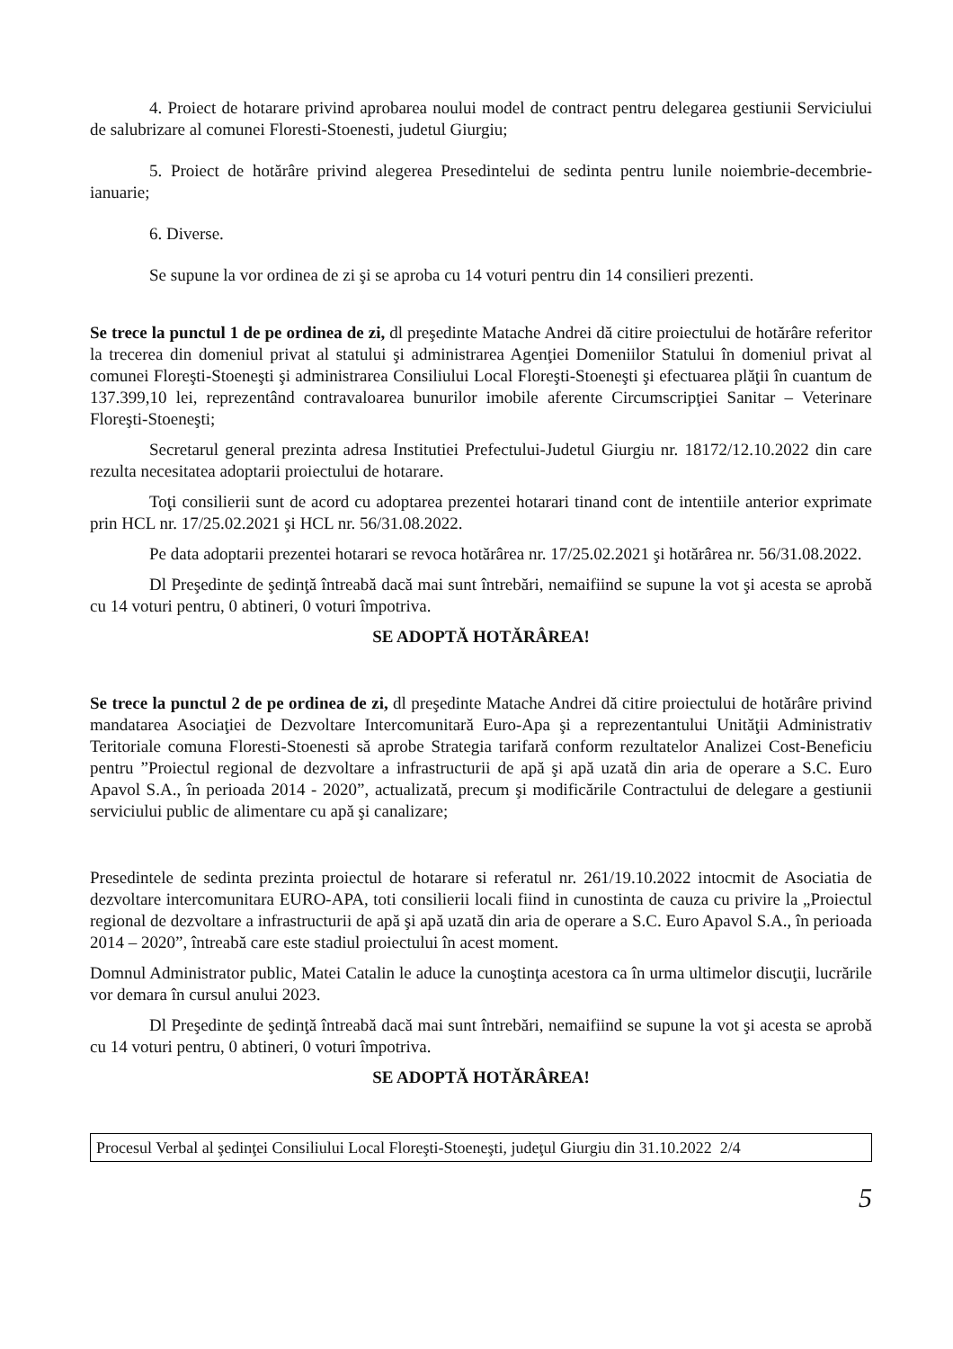4. Proiect de hotarare privind aprobarea noului model de contract pentru delegarea gestiunii Serviciului de salubrizare al comunei Floresti-Stoenesti, judetul Giurgiu;
5. Proiect de hotărâre privind alegerea Presedintelui de sedinta pentru lunile noiembrie-decembrie-ianuarie;
6. Diverse.
Se supune la vor ordinea de zi şi se aproba cu 14 voturi pentru din 14 consilieri prezenti.
Se trece la punctul 1 de pe ordinea de zi, dl preşedinte Matache Andrei dă citire proiectului de hotărâre referitor la trecerea din domeniul privat al statului şi administrarea Agenţiei Domeniilor Statului în domeniul privat al comunei Floreşti-Stoeneşti şi administrarea Consiliului Local Floreşti-Stoeneşti şi efectuarea plăţii în cuantum de 137.399,10 lei, reprezentând contravaloarea bunurilor imobile aferente Circumscripţiei Sanitar – Veterinare Floreşti-Stoeneşti;
Secretarul general prezinta adresa Institutiei Prefectului-Judetul Giurgiu nr. 18172/12.10.2022 din care rezulta necesitatea adoptarii proiectului de hotarare.
Toţi consilierii sunt de acord cu adoptarea prezentei hotarari tinand cont de intentiile anterior exprimate prin HCL nr. 17/25.02.2021 şi HCL nr. 56/31.08.2022.
Pe data adoptarii prezentei hotarari se revoca hotărârea nr. 17/25.02.2021 şi hotărârea nr. 56/31.08.2022.
Dl Preşedinte de şedinţă întreabă dacă mai sunt întrebări, nemaifiind se supune la vot şi acesta se aprobă cu 14 voturi pentru, 0 abtineri, 0 voturi împotriva.
SE ADOPTĂ HOTĂRÂREA!
Se trece la punctul 2 de pe ordinea de zi, dl preşedinte Matache Andrei dă citire proiectului de hotărâre privind mandatarea Asociaţiei de Dezvoltare Intercomunitară Euro-Apa şi a reprezentantului Unităţii Administrativ Teritoriale comuna Floresti-Stoenesti să aprobe Strategia tarifară conform rezultatelor Analizei Cost-Beneficiu pentru ”Proiectul regional de dezvoltare a infrastructurii de apă şi apă uzată din aria de operare a S.C. Euro Apavol S.A., în perioada 2014 - 2020”, actualizată, precum şi modificările Contractului de delegare a gestiunii serviciului public de alimentare cu apă şi canalizare;
Presedintele de sedinta prezinta proiectul de hotarare si referatul nr. 261/19.10.2022 intocmit de Asociatia de dezvoltare intercomunitara EURO-APA, toti consilierii locali fiind in cunostinta de cauza cu privire la „Proiectul regional de dezvoltare a infrastructurii de apă şi apă uzată din aria de operare a S.C. Euro Apavol S.A., în perioada 2014 – 2020”, întreabă care este stadiul proiectului în acest moment.
Domnul Administrator public, Matei Catalin le aduce la cunoştinţa acestora ca în urma ultimelor discuţii, lucrările vor demara în cursul anului 2023.
Dl Preşedinte de şedinţă întreabă dacă mai sunt întrebări, nemaifiind se supune la vot şi acesta se aprobă cu 14 voturi pentru, 0 abtineri, 0 voturi împotriva.
SE ADOPTĂ HOTĂRÂREA!
Procesul Verbal al şedinţei Consiliului Local Floreşti-Stoeneşti, judeţul Giurgiu din 31.10.2022 2/4
5